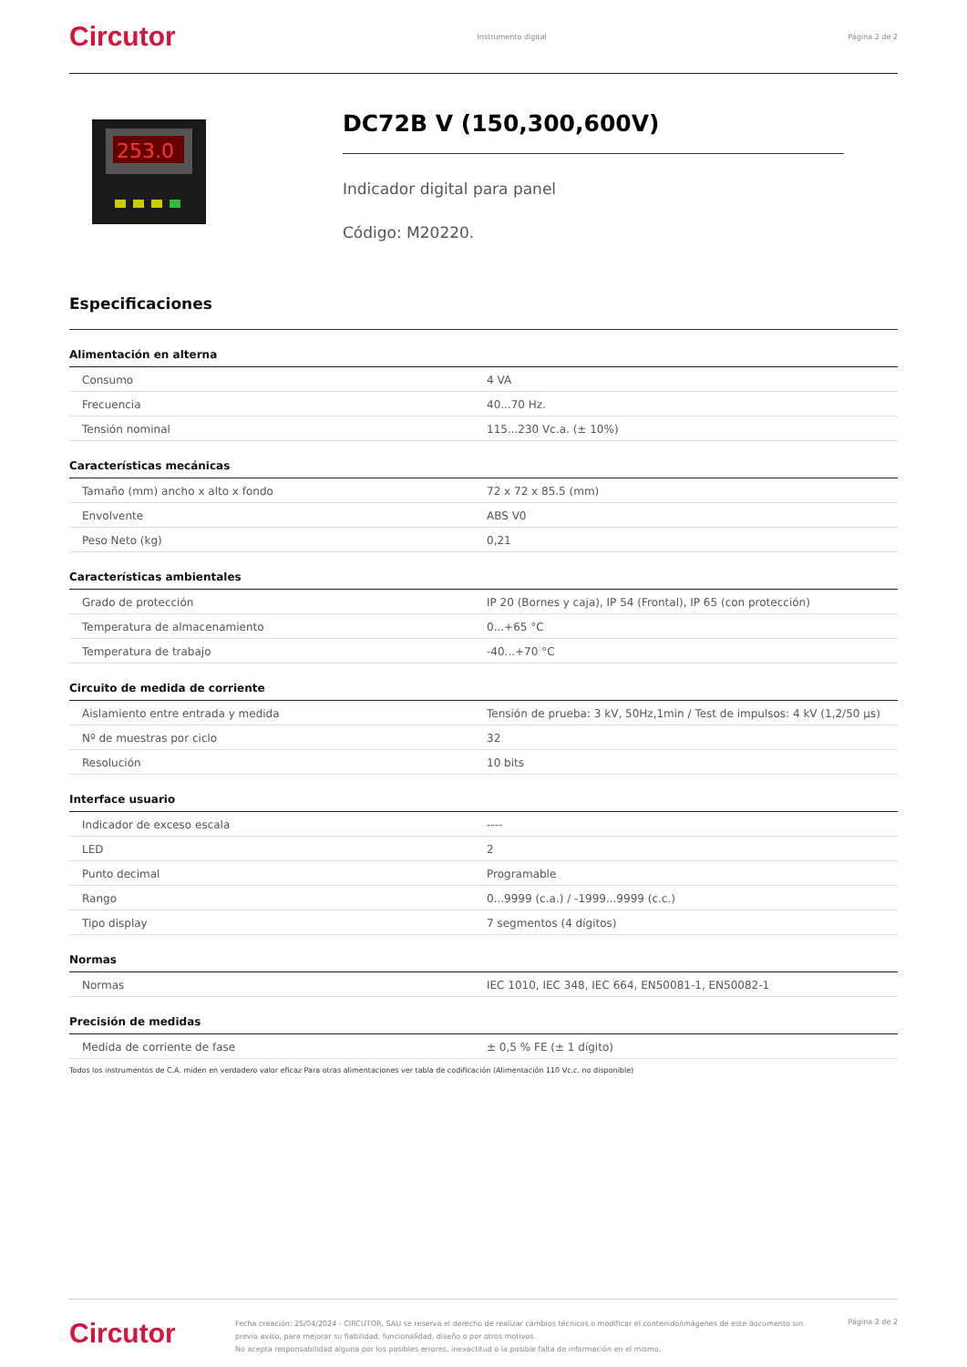Circutor Instrumento digital Página 2 de 2
253.0
DC72B V (150,300,600V)
Indicador digital para panel
Código: M20220.
Especificaciones
Alimentación en alterna
| Consumo | 4 VA |
| Frecuencia | 40...70 Hz. |
| Tensión nominal | 115...230 Vc.a. (± 10%) |
Características mecánicas
| Tamaño (mm) ancho x alto x fondo | 72 x 72 x 85.5 (mm) |
| Envolvente | ABS V0 |
| Peso Neto (kg) | 0,21 |
Características ambientales
| Grado de protección | IP 20 (Bornes y caja), IP 54 (Frontal), IP 65 (con protección) |
| Temperatura de almacenamiento | 0...+65 °C |
| Temperatura de trabajo | -40...+70 °C |
Circuito de medida de corriente
| Aislamiento entre entrada y medida | Tensión de prueba: 3 kV, 50Hz,1min / Test de impulsos: 4 kV (1,2/50 µs) |
| Nº de muestras por ciclo | 32 |
| Resolución | 10 bits |
Interface usuario
| Indicador de exceso escala | ---- |
| LED | 2 |
| Punto decimal | Programable |
| Rango | 0...9999 (c.a.) / -1999...9999 (c.c.) |
| Tipo display | 7 segmentos (4 dígitos) |
Normas
| Normas | IEC 1010, IEC 348, IEC 664, EN50081-1, EN50082-1 |
Precisión de medidas
| Medida de corriente de fase | ± 0,5 % FE (± 1 dígito) |
Todos los instrumentos de C.A. miden en verdadero valor eficaz Para otras alimentaciones ver tabla de codificación (Alimentación 110 Vc.c. no disponible)
Circutor Fecha creación: 25/04/2024 - CIRCUTOR, SAU se reserva el derecho de realizar cambios técnicos o modificar el contenido/imágenes de este documento sin previo aviso, para mejorar su fiabilidad, funcionalidad, diseño o por otros motivos.
No acepta responsabilidad alguna por los posibles errores, inexactitud o la posible falta de información en el mismo. Página 2 de 2